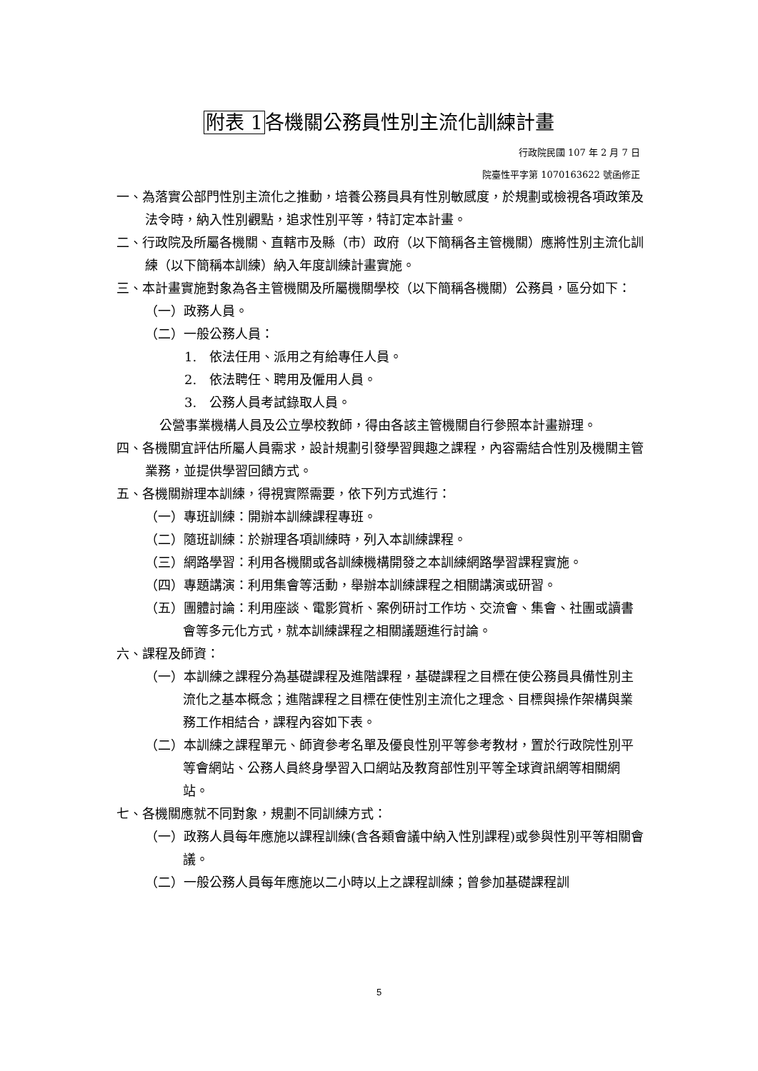附表 1各機關公務員性別主流化訓練計畫
行政院民國 107 年 2 月 7 日
院臺性平字第 1070163622 號函修正
一、為落實公部門性別主流化之推動，培養公務員具有性別敏感度，於規劃或檢視各項政策及法令時，納入性別觀點，追求性別平等，特訂定本計畫。
二、行政院及所屬各機關、直轄市及縣（市）政府（以下簡稱各主管機關）應將性別主流化訓練（以下簡稱本訓練）納入年度訓練計畫實施。
三、本計畫實施對象為各主管機關及所屬機關學校（以下簡稱各機關）公務員，區分如下：
（一）政務人員。
（二）一般公務人員：
1.　依法任用、派用之有給專任人員。
2.　依法聘任、聘用及僱用人員。
3.　公務人員考試錄取人員。
公營事業機構人員及公立學校教師，得由各該主管機關自行參照本計畫辦理。
四、各機關宜評估所屬人員需求，設計規劃引發學習興趣之課程，內容需結合性別及機關主管業務，並提供學習回饋方式。
五、各機關辦理本訓練，得視實際需要，依下列方式進行：
（一）專班訓練：開辦本訓練課程專班。
（二）隨班訓練：於辦理各項訓練時，列入本訓練課程。
（三）網路學習：利用各機關或各訓練機構開發之本訓練網路學習課程實施。
（四）專題講演：利用集會等活動，舉辦本訓練課程之相關講演或研習。
（五）團體討論：利用座談、電影賞析、案例研討工作坊、交流會、集會、社團或讀書會等多元化方式，就本訓練課程之相關議題進行討論。
六、課程及師資：
（一）本訓練之課程分為基礎課程及進階課程，基礎課程之目標在使公務員具備性別主流化之基本概念；進階課程之目標在使性別主流化之理念、目標與操作架構與業務工作相結合，課程內容如下表。
（二）本訓練之課程單元、師資參考名單及優良性別平等參考教材，置於行政院性別平等會網站、公務人員終身學習入口網站及教育部性別平等全球資訊網等相關網站。
七、各機關應就不同對象，規劃不同訓練方式：
（一）政務人員每年應施以課程訓練(含各類會議中納入性別課程)或參與性別平等相關會議。
（二）一般公務人員每年應施以二小時以上之課程訓練；曾參加基礎課程訓
5